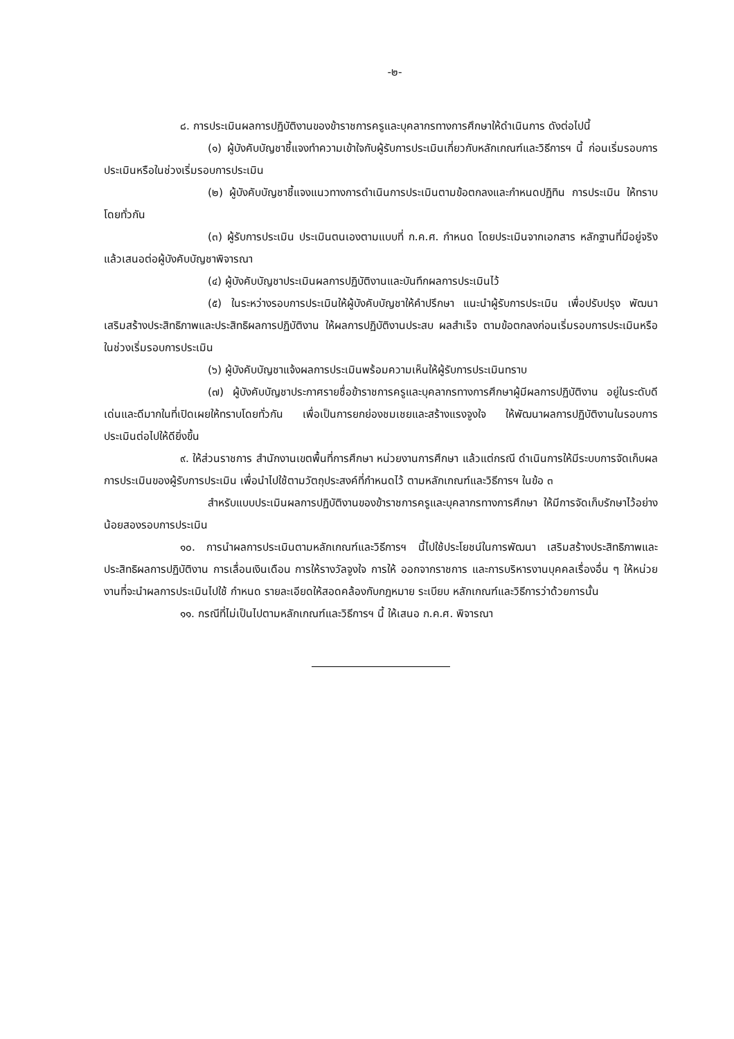-๒-
๘. การประเมินผลการปฏิบัติงานของข้าราชการครูและบุคลากรทางการศึกษาให้ดำเนินการ ดังต่อไปนี้
(๑) ผู้บังคับบัญชาชี้แจงทำความเข้าใจกับผู้รับการประเมินเกี่ยวกับหลักเกณฑ์และวิธีการฯ นี้ ก่อนเริ่มรอบการประเมินหรือในช่วงเริ่มรอบการประเมิน
(๒) ผู้บังคับบัญชาชี้แจงแนวทางการดำเนินการประเมินตามข้อตกลงและกำหนดปฏิทิน การประเมิน ให้ทราบโดยทั่วกัน
(๓) ผู้รับการประเมิน ประเมินตนเองตามแบบที่ ก.ค.ศ. กำหนด โดยประเมินจากเอกสาร หลักฐานที่มีอยู่จริง แล้วเสนอต่อผู้บังคับบัญชาพิจารณา
(๔) ผู้บังคับบัญชาประเมินผลการปฏิบัติงานและบันทึกผลการประเมินไว้
(๕) ในระหว่างรอบการประเมินให้ผู้บังคับบัญชาให้คำปรึกษา แนะนำผู้รับการประเมิน เพื่อปรับปรุง พัฒนา เสริมสร้างประสิทธิภาพและประสิทธิผลการปฏิบัติงาน ให้ผลการปฏิบัติงานประสบ ผลสำเร็จ ตามข้อตกลงก่อนเริ่มรอบการประเมินหรือในช่วงเริ่มรอบการประเมิน
(๖) ผู้บังคับบัญชาแจ้งผลการประเมินพร้อมความเห็นให้ผู้รับการประเมินทราบ
(๗) ผู้บังคับบัญชาประกาศรายชื่อข้าราชการครูและบุคลากรทางการศึกษาผู้มีผลการปฏิบัติงาน อยู่ในระดับดีเด่นและดีมากในที่เปิดเผยให้ทราบโดยทั่วกัน เพื่อเป็นการยกย่องชมเชยและสร้างแรงจูงใจ ให้พัฒนาผลการปฏิบัติงานในรอบการประเมินต่อไปให้ดียิ่งขึ้น
๙. ให้ส่วนราชการ สำนักงานเขตพื้นที่การศึกษา หน่วยงานการศึกษา แล้วแต่กรณี ดำเนินการให้มีระบบการจัดเก็บผลการประเมินของผู้รับการประเมิน เพื่อนำไปใช้ตามวัตถุประสงค์ที่กำหนดไว้ ตามหลักเกณฑ์และวิธีการฯ ในข้อ ๓
สำหรับแบบประเมินผลการปฏิบัติงานของข้าราชการครูและบุคลากรทางการศึกษา ให้มีการจัดเก็บรักษาไว้อย่างน้อยสองรอบการประเมิน
๑๐. การนำผลการประเมินตามหลักเกณฑ์และวิธีการฯ นี้ไปใช้ประโยชน์ในการพัฒนา เสริมสร้างประสิทธิภาพและประสิทธิผลการปฏิบัติงาน การเลื่อนเงินเดือน การให้รางวัลจูงใจ การให้ ออกจากราชการ และการบริหารงานบุคคลเรื่องอื่น ๆ ให้หน่วยงานที่จะนำผลการประเมินไปใช้ กำหนด รายละเอียดให้สอดคล้องกับกฎหมาย ระเบียบ หลักเกณฑ์และวิธีการว่าด้วยการนั้น
๑๑. กรณีที่ไม่เป็นไปตามหลักเกณฑ์และวิธีการฯ นี้ ให้เสนอ ก.ค.ศ. พิจารณา